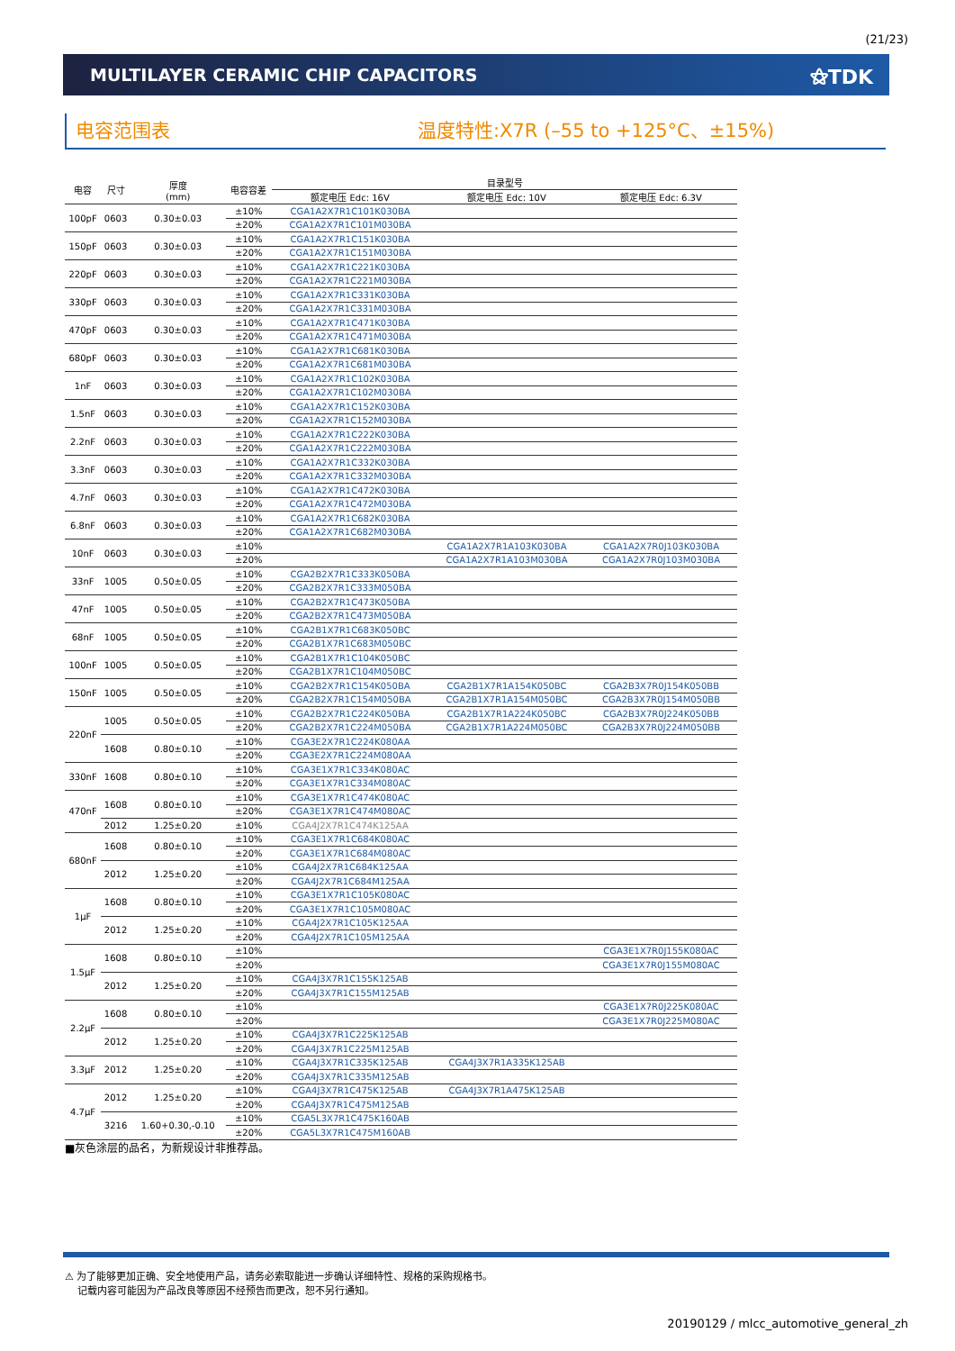(21/23)
MULTILAYER CERAMIC CHIP CAPACITORS ⚝TDK
电容范围表 温度特性:X7R (–55 to +125°C、±15%)
| 电容 | 尺寸 | 厚度 (mm) | 电容容差 | 目录型号 | | |
| --- | --- | --- | --- | --- | --- | --- |
| | | | | 额定电压 Edc: 16V | 额定电压 Edc: 10V | 额定电压 Edc: 6.3V |
| 100pF | 0603 | 0.30±0.03 | ±10% | CGA1A2X7R1C101K030BA | | |
| | | | ±20% | CGA1A2X7R1C101M030BA | | |
| 150pF | 0603 | 0.30±0.03 | ±10% | CGA1A2X7R1C151K030BA | | |
| | | | ±20% | CGA1A2X7R1C151M030BA | | |
| 220pF | 0603 | 0.30±0.03 | ±10% | CGA1A2X7R1C221K030BA | | |
| | | | ±20% | CGA1A2X7R1C221M030BA | | |
| 330pF | 0603 | 0.30±0.03 | ±10% | CGA1A2X7R1C331K030BA | | |
| | | | ±20% | CGA1A2X7R1C331M030BA | | |
| 470pF | 0603 | 0.30±0.03 | ±10% | CGA1A2X7R1C471K030BA | | |
| | | | ±20% | CGA1A2X7R1C471M030BA | | |
| 680pF | 0603 | 0.30±0.03 | ±10% | CGA1A2X7R1C681K030BA | | |
| | | | ±20% | CGA1A2X7R1C681M030BA | | |
| 1nF | 0603 | 0.30±0.03 | ±10% | CGA1A2X7R1C102K030BA | | |
| | | | ±20% | CGA1A2X7R1C102M030BA | | |
| 1.5nF | 0603 | 0.30±0.03 | ±10% | CGA1A2X7R1C152K030BA | | |
| | | | ±20% | CGA1A2X7R1C152M030BA | | |
| 2.2nF | 0603 | 0.30±0.03 | ±10% | CGA1A2X7R1C222K030BA | | |
| | | | ±20% | CGA1A2X7R1C222M030BA | | |
| 3.3nF | 0603 | 0.30±0.03 | ±10% | CGA1A2X7R1C332K030BA | | |
| | | | ±20% | CGA1A2X7R1C332M030BA | | |
| 4.7nF | 0603 | 0.30±0.03 | ±10% | CGA1A2X7R1C472K030BA | | |
| | | | ±20% | CGA1A2X7R1C472M030BA | | |
| 6.8nF | 0603 | 0.30±0.03 | ±10% | CGA1A2X7R1C682K030BA | | |
| | | | ±20% | CGA1A2X7R1C682M030BA | | |
| 10nF | 0603 | 0.30±0.03 | ±10% | | CGA1A2X7R1A103K030BA | CGA1A2X7R0J103K030BA |
| | | | ±20% | | CGA1A2X7R1A103M030BA | CGA1A2X7R0J103M030BA |
| 33nF | 1005 | 0.50±0.05 | ±10% | CGA2B2X7R1C333K050BA | | |
| | | | ±20% | CGA2B2X7R1C333M050BA | | |
| 47nF | 1005 | 0.50±0.05 | ±10% | CGA2B2X7R1C473K050BA | | |
| | | | ±20% | CGA2B2X7R1C473M050BA | | |
| 68nF | 1005 | 0.50±0.05 | ±10% | CGA2B1X7R1C683K050BC | | |
| | | | ±20% | CGA2B1X7R1C683M050BC | | |
| 100nF | 1005 | 0.50±0.05 | ±10% | CGA2B1X7R1C104K050BC | | |
| | | | ±20% | CGA2B1X7R1C104M050BC | | |
| 150nF | 1005 | 0.50±0.05 | ±10% | CGA2B2X7R1C154K050BA | CGA2B1X7R1A154K050BC | CGA2B3X7R0J154K050BB |
| | | | ±20% | CGA2B2X7R1C154M050BA | CGA2B1X7R1A154M050BC | CGA2B3X7R0J154M050BB |
| 220nF | 1005 | 0.50±0.05 | ±10% | CGA2B2X7R1C224K050BA | CGA2B1X7R1A224K050BC | CGA2B3X7R0J224K050BB |
| | | | ±20% | CGA2B2X7R1C224M050BA | CGA2B1X7R1A224M050BC | CGA2B3X7R0J224M050BB |
| | 1608 | 0.80±0.10 | ±10% | CGA3E2X7R1C224K080AA | | |
| | | | ±20% | CGA3E2X7R1C224M080AA | | |
| 330nF | 1608 | 0.80±0.10 | ±10% | CGA3E1X7R1C334K080AC | | |
| | | | ±20% | CGA3E1X7R1C334M080AC | | |
| 470nF | 1608 | 0.80±0.10 | ±10% | CGA3E1X7R1C474K080AC | | |
| | | | ±20% | CGA3E1X7R1C474M080AC | | |
| | 2012 | 1.25±0.20 | ±10% | CGA4J2X7R1C474K125AA | | |
| 680nF | 1608 | 0.80±0.10 | ±10% | CGA3E1X7R1C684K080AC | | |
| | | | ±20% | CGA3E1X7R1C684M080AC | | |
| | 2012 | 1.25±0.20 | ±10% | CGA4J2X7R1C684K125AA | | |
| | | | ±20% | CGA4J2X7R1C684M125AA | | |
| 1μF | 1608 | 0.80±0.10 | ±10% | CGA3E1X7R1C105K080AC | | |
| | | | ±20% | CGA3E1X7R1C105M080AC | | |
| | 2012 | 1.25±0.20 | ±10% | CGA4J2X7R1C105K125AA | | |
| | | | ±20% | CGA4J2X7R1C105M125AA | | |
| 1.5μF | 1608 | 0.80±0.10 | ±10% | | | CGA3E1X7R0J155K080AC |
| | | | ±20% | | | CGA3E1X7R0J155M080AC |
| | 2012 | 1.25±0.20 | ±10% | CGA4J3X7R1C155K125AB | | |
| | | | ±20% | CGA4J3X7R1C155M125AB | | |
| 2.2μF | 1608 | 0.80±0.10 | ±10% | | | CGA3E1X7R0J225K080AC |
| | | | ±20% | | | CGA3E1X7R0J225M080AC |
| | 2012 | 1.25±0.20 | ±10% | CGA4J3X7R1C225K125AB | | |
| | | | ±20% | CGA4J3X7R1C225M125AB | | |
| 3.3μF | 2012 | 1.25±0.20 | ±10% | CGA4J3X7R1C335K125AB | CGA4J3X7R1A335K125AB | |
| | | | ±20% | CGA4J3X7R1C335M125AB | | |
| 4.7μF | 2012 | 1.25±0.20 | ±10% | CGA4J3X7R1C475K125AB | CGA4J3X7R1A475K125AB | |
| | | | ±20% | CGA4J3X7R1C475M125AB | | |
| | 3216 | 1.60+0.30,-0.10 | ±10% | CGA5L3X7R1C475K160AB | | |
| | | | ±20% | CGA5L3X7R1C475M160AB | | |
■灰色涂层的品名，为新规设计非推荐品。
⚠ 为了能够更加正确、安全地使用产品，请务必索取能进一步确认详细特性、规格的采购规格书。
记载内容可能因为产品改良等原因不经预告而更改，恕不另行通知。
20190129 / mlcc_automotive_general_zh